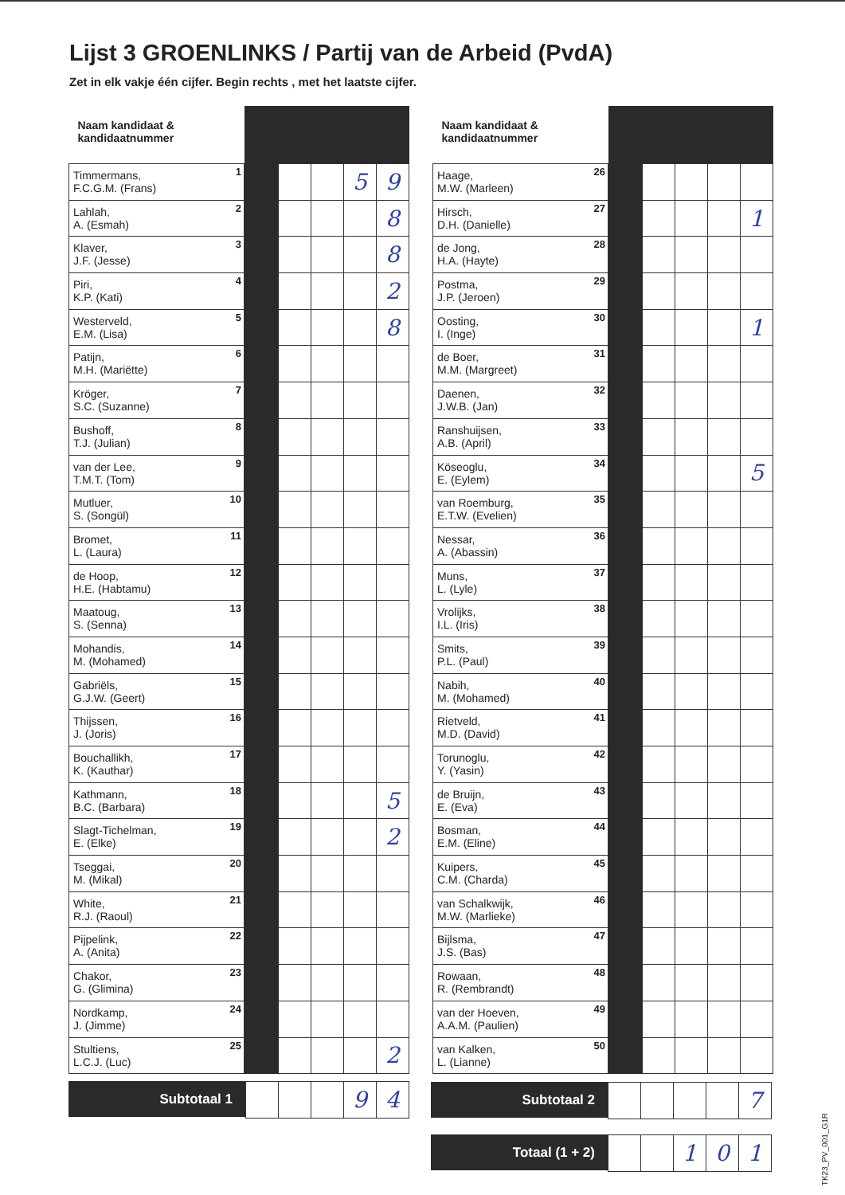Lijst 3 GROENLINKS / Partij van de Arbeid (PvdA)
Zet in elk vakje één cijfer. Begin rechts , met het laatste cijfer.
| Naam kandidaat & kandidaatnummer | | | | | |
| Timmermans, F.C.G.M. (Frans) 1 | | | | 5 | 9 |
| Lahlah, A. (Esmah) 2 | | | | | 8 |
| Klaver, J.F. (Jesse) 3 | | | | | 8 |
| Piri, K.P. (Kati) 4 | | | | | 2 |
| Westerveld, E.M. (Lisa) 5 | | | | | 8 |
| Patijn, M.H. (Mariëtte) 6 | | | | | |
| Kröger, S.C. (Suzanne) 7 | | | | | |
| Bushoff, T.J. (Julian) 8 | | | | | |
| van der Lee, T.M.T. (Tom) 9 | | | | | |
| Mutluer, S. (Songül) 10 | | | | | |
| Bromet, L. (Laura) 11 | | | | | |
| de Hoop, H.E. (Habtamu) 12 | | | | | |
| Maatoug, S. (Senna) 13 | | | | | |
| Mohandis, M. (Mohamed) 14 | | | | | |
| Gabriëls, G.J.W. (Geert) 15 | | | | | |
| Thijssen, J. (Joris) 16 | | | | | |
| Bouchallikh, K. (Kauthar) 17 | | | | | |
| Kathmann, B.C. (Barbara) 18 | | | | | 5 |
| Slagt-Tichelman, E. (Elke) 19 | | | | | 2 |
| Tseggai, M. (Mikal) 20 | | | | | |
| White, R.J. (Raoul) 21 | | | | | |
| Pijpelink, A. (Anita) 22 | | | | | |
| Chakor, G. (Glimina) 23 | | | | | |
| Nordkamp, J. (Jimme) 24 | | | | | |
| Stultiens, L.C.J. (Luc) 25 | | | | | 2 |
| Naam kandidaat & kandidaatnummer | | | | | |
| Haage, M.W. (Marleen) 26 | | | | | |
| Hirsch, D.H. (Danielle) 27 | | | | | 1 |
| de Jong, H.A. (Hayte) 28 | | | | | |
| Postma, J.P. (Jeroen) 29 | | | | | |
| Oosting, I. (Inge) 30 | | | | | 1 |
| de Boer, M.M. (Margreet) 31 | | | | | |
| Daenen, J.W.B. (Jan) 32 | | | | | |
| Ranshuijsen, A.B. (April) 33 | | | | | |
| Köseoglu, E. (Eylem) 34 | | | | | 5 |
| van Roemburg, E.T.W. (Evelien) 35 | | | | | |
| Nessar, A. (Abassin) 36 | | | | | |
| Muns, L. (Lyle) 37 | | | | | |
| Vrolijks, I.L. (Iris) 38 | | | | | |
| Smits, P.L. (Paul) 39 | | | | | |
| Nabih, M. (Mohamed) 40 | | | | | |
| Rietveld, M.D. (David) 41 | | | | | |
| Torunoglu, Y. (Yasin) 42 | | | | | |
| de Bruijn, E. (Eva) 43 | | | | | |
| Bosman, E.M. (Eline) 44 | | | | | |
| Kuipers, C.M. (Charda) 45 | | | | | |
| van Schalkwijk, M.W. (Marlieke) 46 | | | | | |
| Bijlsma, J.S. (Bas) 47 | | | | | |
| Rowaan, R. (Rembrandt) 48 | | | | | |
| van der Hoeven, A.A.M. (Paulien) 49 | | | | | |
| van Kalken, L. (Lianne) 50 | | | | | |
Subtotaal 1
9 4
Subtotaal 2
7
Totaal (1 + 2)
1 0 1
TK23_PV_001_G1R